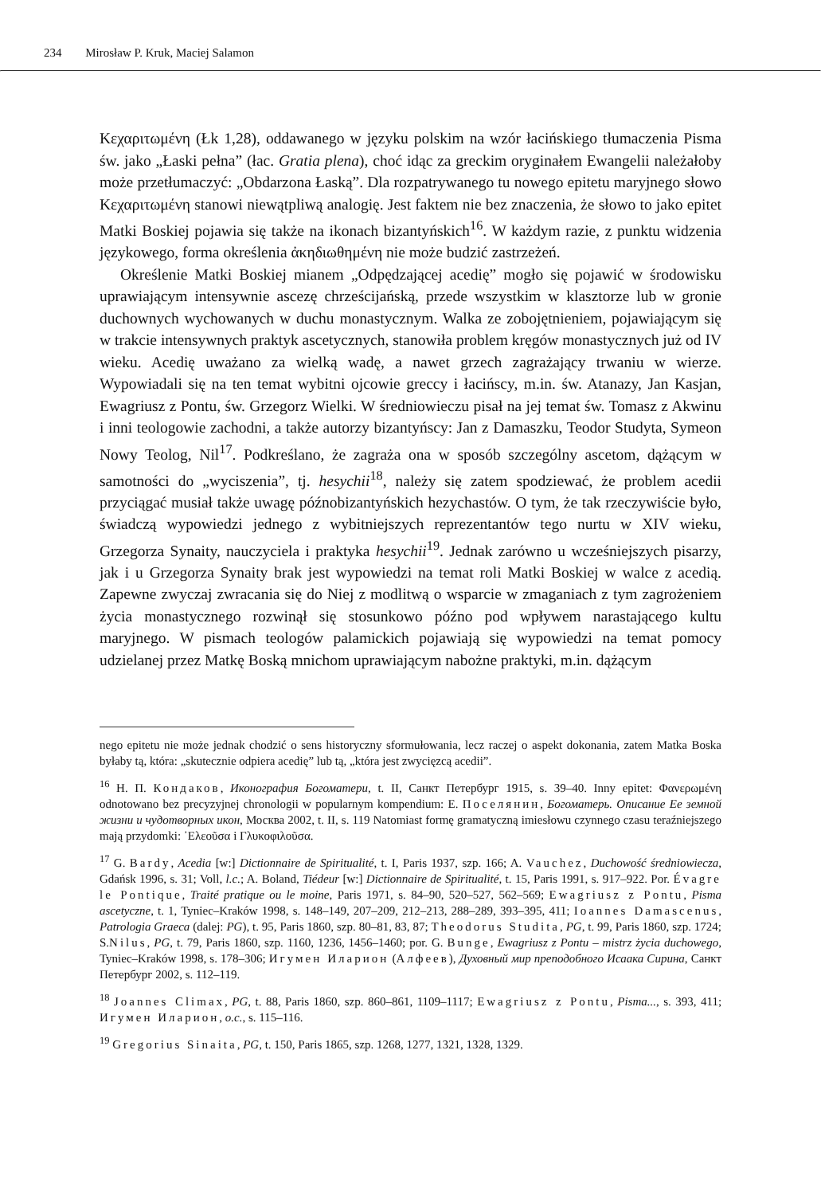234 Mirosław P. Kruk, Maciej Salamon
Κεχαριτωμένη (Łk 1,28), oddawanego w języku polskim na wzór łacińskiego tłumaczenia Pisma św. jako „Łaski pełna” (łac. Gratia plena), choć idąc za greckim oryginałem Ewangelii należałoby może przetłumaczyć: „Obdarzona Łaską”. Dla rozpatrywanego tu nowego epitetu maryjnego słowo Κεχαριτωμένη stanowi niewątpliwą analogię. Jest faktem nie bez znaczenia, że słowo to jako epitet Matki Boskiej pojawia się także na ikonach bizantyńskich<sup>16</sup>. W każdym razie, z punktu widzenia językowego, forma określenia ἀκηδιωθημένη nie może budzić zastrzeżeń.
Określenie Matki Boskiej mianem „Odpędzającej acedię” mogło się pojawić w środowisku uprawiającym intensywnie ascezę chrześcijańską, przede wszystkim w klasztorze lub w gronie duchownych wychowanych w duchu monastycznym. Walka ze zobojętnieniem, pojawiającym się w trakcie intensywnych praktyk ascetycznych, stanowiła problem kręgów monastycznych już od IV wieku. Acedię uważano za wielką wadę, a nawet grzech zagrażający trwaniu w wierze. Wypowiadali się na ten temat wybitni ojcowie greccy i łacińscy, m.in. św. Atanazy, Jan Kasjan, Ewagriusz z Pontu, św. Grzegorz Wielki. W średniowieczu pisał na jej temat św. Tomasz z Akwinu i inni teologowie zachodni, a także autorzy bizantyńscy: Jan z Damaszku, Teodor Studyta, Symeon Nowy Teolog, Nil<sup>17</sup>. Podkreślano, że zagraża ona w sposób szczególny ascetom, dążącym w samotności do „wyciszenia”, tj. hesychii<sup>18</sup>, należy się zatem spodziewać, że problem acedii przyciągać musiał także uwagę późnobizantyńskich hezychastów. O tym, że tak rzeczywiście było, świadczą wypowiedzi jednego z wybitniejszych reprezentantów tego nurtu w XIV wieku, Grzegorza Synaity, nauczyciela i praktyka hesychii<sup>19</sup>. Jednak zarówno u wcześniejszych pisarzy, jak i u Grzegorza Synaity brak jest wypowiedzi na temat roli Matki Boskiej w walce z acedią. Zapewne zwyczaj zwracania się do Niej z modlitwą o wsparcie w zmaganiach z tym zagrożeniem życia monastycznego rozwinął się stosunkowo późno pod wpływem narastającego kultu maryjnego. W pismach teologów palamickich pojawiają się wypowiedzi na temat pomocy udzielanej przez Matkę Boską mnichom uprawiającym nabożne praktyki, m.in. dążącym
nego epitetu nie może jednak chodzić o sens historyczny sformułowania, lecz raczej o aspekt dokonania, zatem Matka Boska byłaby tą, która: „skutecznie odpiera acedię” lub tą, „która jest zwycięzcą acedii”.
<sup>16</sup> Н. П. Кондаков, Иконография Богоматери, t. II, Санкт Петербург 1915, s. 39–40. Inny epitet: Φανερωμένη odnotowano bez precyzyjnej chronologii w popularnym kompendium: Е. Поселянин, Богоматерь. Описание Ее земной жизни и чудотворных икон, Москва 2002, t. II, s. 119 Natomiast formę gramatyczną imiesłowu czynnego czasu teraźniejszego mają przydomki: ᾿Ελεοῦσα i Γλυκοφιλοῦσα.
<sup>17</sup> G. Bardy, Acedia [w:] Dictionnaire de Spiritualité, t. I, Paris 1937, szp. 166; A. Vauchez, Duchowość średniowiecza, Gdańsk 1996, s. 31; Voll, l.c.; A. Boland, Tiédeur [w:] Dictionnaire de Spiritualité, t. 15, Paris 1991, s. 917–922. Por. Évagre le Pontique, Traité pratique ou le moine, Paris 1971, s. 84–90, 520–527, 562–569; Ewagriusz z Pontu, Pisma ascetyczne, t. 1, Tyniec–Kraków 1998, s. 148–149, 207–209, 212–213, 288–289, 393–395, 411; Ioannes Damascenus, Patrologia Graeca (dalej: PG), t. 95, Paris 1860, szp. 80–81, 83, 87; Theodorus Studita, PG, t. 99, Paris 1860, szp. 1724; S.Nilus, PG, t. 79, Paris 1860, szp. 1160, 1236, 1456–1460; por. G. Bunge, Ewagriusz z Pontu – mistrz życia duchowego, Tyniec–Kraków 1998, s. 178–306; Игумен Иларион (Алфеев), Духовный мир преподобного Исаака Сирина, Санкт Петербург 2002, s. 112–119.
<sup>18</sup> Joannes Climax, PG, t. 88, Paris 1860, szp. 860–861, 1109–1117; Ewagriusz z Pontu, Pisma..., s. 393, 411; Игумен Иларион, o.c., s. 115–116.
<sup>19</sup> Gregorius Sinaita, PG, t. 150, Paris 1865, szp. 1268, 1277, 1321, 1328, 1329.